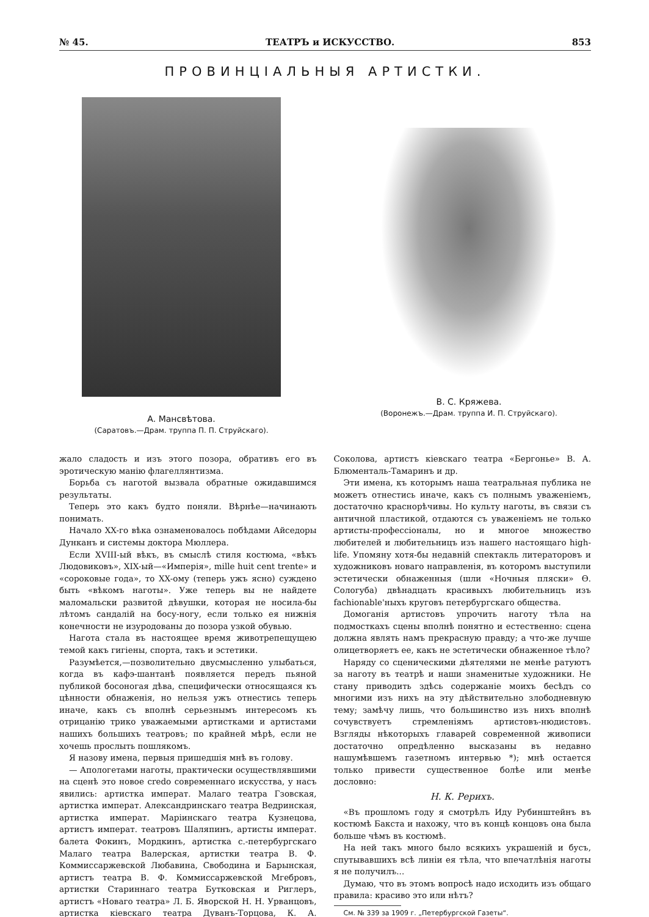№ 45. ТЕАТРЪ и ИСКУССТВО. 853
ПРОВИНЦIАЛЬНЫЯ АРТИСТКИ.
А. Мансвѣтова.
(Саратовъ.—Драм. труппа П. П. Струйскаго).
В. С. Кряжева.
(Воронежъ.—Драм. труппа И. П. Струйскаго).
жало сладость и изъ этого позора, обративъ его въ эротическую манію флагеллянтизма.
Борьба съ наготой вызвала обратные ожидавшимся результаты.
Теперь это какъ будто поняли. Вѣрнѣе—начинають понимать.
Начало XX-го вѣка ознаменовалось побѣдами Айседоры Дунканъ и системы доктора Мюллера.
Если XVIII-ый вѣкъ, въ смыслѣ стиля костюма, «вѣкъ Людовиковъ», XIX-ый—«Имперія», mille huit cent trente» и «сороковые года», то XX-ому (теперь ужъ ясно) суждено быть «вѣкомъ наготы». Уже теперь вы не найдете маломальски развитой дѣвушки, которая не носила-бы лѣтомъ сандалій на босу-ногу, если только ея нижнія конечности не изуродованы до позора узкой обувью.
Нагота стала въ настоящее время животрепещущею темой какъ гигіены, спорта, такъ и эстетики.
Разумѣется,—позволительно двусмысленно улыбаться, когда въ кафэ-шантанѣ появляется передъ пьяной публикой босоногая дѣва, специфически относящаяся къ цѣнности обнаженія, но нельзя ужъ отнестись теперь иначе, какъ съ вполнѣ серьезнымъ интересомъ къ отрицанію трико уважаемыми артистками и артистами нашихъ большихъ театровъ; по крайней мѣрѣ, если не хочешь прослыть пошлякомъ.
Я назову имена, первыя пришедшія мнѣ въ голову.
— Апологетами наготы, практически осуществлявшими на сценѣ это новое credo современнаго искусства, у насъ явились: артистка императ. Малаго театра Гзовская, артистка императ. Александринскаго театра Ведринская, артистка императ. Маріинскаго театра Кузнецова, артистъ императ. театровъ Шаляпинъ, артисты императ. балета Фокинъ, Мордкинъ, артистка с.-петербургскаго Малаго театра Валерская, артистки театра В. Ф. Коммиссаржевской Любавина, Свободина и Барынская, артистъ театра В. Ф. Коммиссаржевской Мгебровъ, артистки Стариннаго театра Бутковская и Риглеръ, артистъ «Новаго театра» Л. Б. Яворской Н. Н. Урванцовъ, артистка кіевскаго театра Дуванъ-Торцова, К. А. Соколова, артистъ кіевскаго театра «Бергонье» В. А. Блюменталь-Тамаринъ и др.
Эти имена, къ которымъ наша театральная публика не можетъ отнестись иначе, какъ съ полнымъ уваженіемъ, достаточно краснорѣчивы. Но культу наготы, въ связи съ античной пластикой, отдаются съ уваженіемъ не только артисты-профессіоналы, но и многое множество любителей и любительницъ изъ нашего настоящаго high-life. Упомяну хотя-бы недавній спектакль литераторовъ и художниковъ новаго направленія, въ которомъ выступили эстетически обнаженныя (шли «Ночныя пляски» Ѳ. Сологуба) двѣнадцать красивыхъ любительницъ изъ fachionable'ныхъ круговъ петербургскаго общества.
Домоганія артистовъ упрочить наготу тѣла на подмосткахъ сцены вполнѣ понятно и естественно: сцена должна являть намъ прекрасную правду; а что-же лучше олицетворяетъ ее, какъ не эстетически обнаженное тѣло?
Наряду со сценическими дѣятелями не менѣе ратуютъ за наготу въ театрѣ и наши знаменитые художники. Не стану приводить здѣсь содержаніе моихъ бесѣдъ со многими изъ нихъ на эту дѣйствительно злободневную тему; замѣчу лишь, что большинство изъ нихъ вполнѣ сочувствуетъ стремленіямъ артистовъ-нюдистовъ. Взгляды нѣкоторыхъ главарей современной живописи достаточно опредѣленно высказаны въ недавно нашумѣвшемъ газетномъ интервью *); мнѣ остается только привести существенное болѣе или менѣе дословно:
Н. К. Рерихъ.
«Въ прошломъ году я смотрѣлъ Иду Рубинштейнъ въ костюмѣ Бакста и нахожу, что въ концѣ концовъ она была больше чѣмъ въ костюмѣ.
На ней такъ много было всякихъ украшеній и бусъ, спутывавшихъ всѣ линіи ея тѣла, что впечатлѣнія наготы я не получилъ...
Думаю, что въ этомъ вопросѣ надо исходить изъ общаго правила: красиво это или нѣтъ?
См. № 339 за 1909 г. „Петербургской Газеты“.